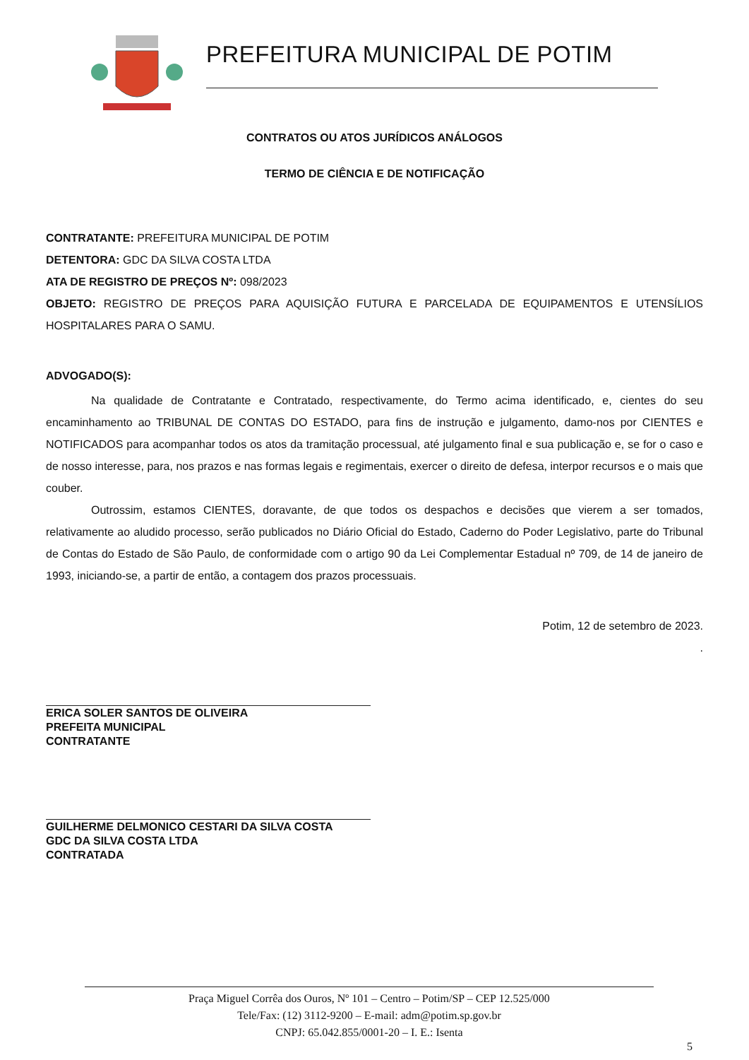PREFEITURA MUNICIPAL DE POTIM
CONTRATOS OU ATOS JURÍDICOS ANÁLOGOS
TERMO DE CIÊNCIA E DE NOTIFICAÇÃO
CONTRATANTE: PREFEITURA MUNICIPAL DE POTIM
DETENTORA: GDC DA SILVA COSTA LTDA
ATA DE REGISTRO DE PREÇOS Nº: 098/2023
OBJETO: REGISTRO DE PREÇOS PARA AQUISIÇÃO FUTURA E PARCELADA DE EQUIPAMENTOS E UTENSÍLIOS HOSPITALARES PARA O SAMU.
ADVOGADO(S):
Na qualidade de Contratante e Contratado, respectivamente, do Termo acima identificado, e, cientes do seu encaminhamento ao TRIBUNAL DE CONTAS DO ESTADO, para fins de instrução e julgamento, damo-nos por CIENTES e NOTIFICADOS para acompanhar todos os atos da tramitação processual, até julgamento final e sua publicação e, se for o caso e de nosso interesse, para, nos prazos e nas formas legais e regimentais, exercer o direito de defesa, interpor recursos e o mais que couber.
Outrossim, estamos CIENTES, doravante, de que todos os despachos e decisões que vierem a ser tomados, relativamente ao aludido processo, serão publicados no Diário Oficial do Estado, Caderno do Poder Legislativo, parte do Tribunal de Contas do Estado de São Paulo, de conformidade com o artigo 90 da Lei Complementar Estadual nº 709, de 14 de janeiro de 1993, iniciando-se, a partir de então, a contagem dos prazos processuais.
Potim, 12 de setembro de 2023.
.
ERICA SOLER SANTOS DE OLIVEIRA
PREFEITA MUNICIPAL
CONTRATANTE
GUILHERME DELMONICO CESTARI DA SILVA COSTA
GDC DA SILVA COSTA LTDA
CONTRATADA
Praça Miguel Corrêa dos Ouros, Nº 101 – Centro – Potim/SP – CEP 12.525/000
Tele/Fax: (12) 3112-9200 – E-mail: adm@potim.sp.gov.br
CNPJ: 65.042.855/0001-20 – I. E.: Isenta
5